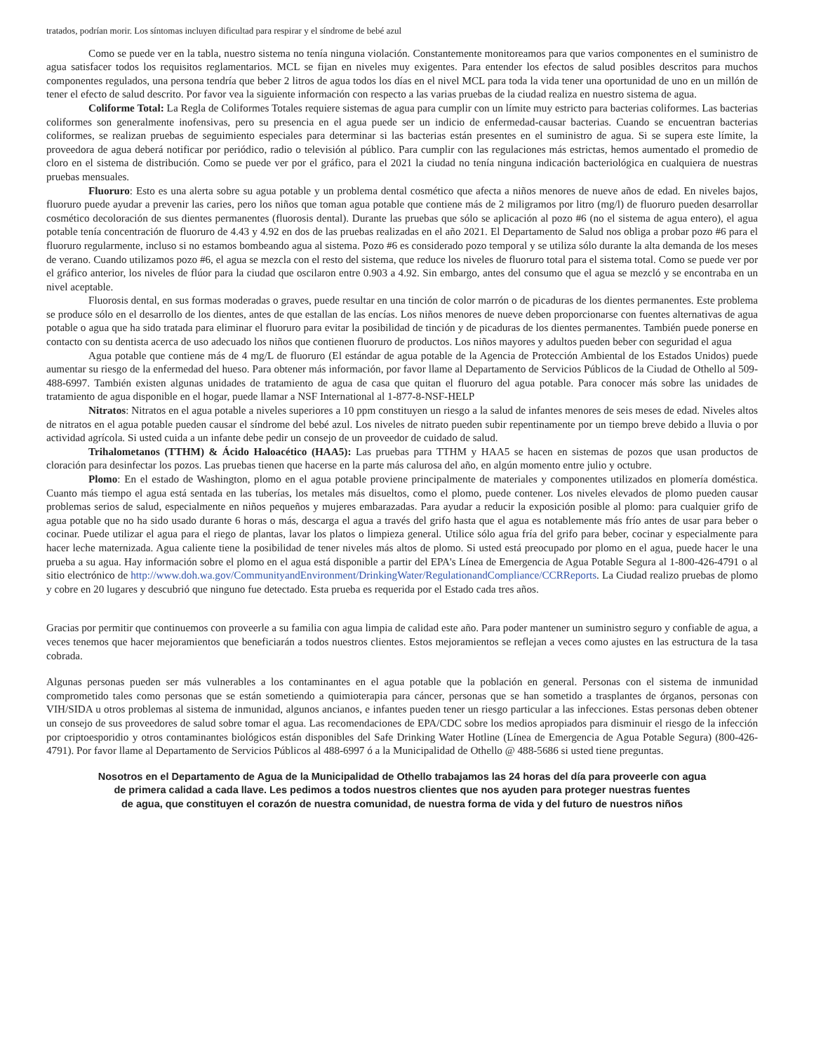tratados, podrían morir. Los síntomas incluyen dificultad para respirar y el síndrome de bebé azul
Como se puede ver en la tabla, nuestro sistema no tenía ninguna violación. Constantemente monitoreamos para que varios componentes en el suministro de agua satisfacer todos los requisitos reglamentarios. MCL se fijan en niveles muy exigentes. Para entender los efectos de salud posibles descritos para muchos componentes regulados, una persona tendría que beber 2 litros de agua todos los días en el nivel MCL para toda la vida tener una oportunidad de uno en un millón de tener el efecto de salud descrito. Por favor vea la siguiente información con respecto a las varias pruebas de la ciudad realiza en nuestro sistema de agua.
Coliforme Total: La Regla de Coliformes Totales requiere sistemas de agua para cumplir con un límite muy estricto para bacterias coliformes. Las bacterias coliformes son generalmente inofensivas, pero su presencia en el agua puede ser un indicio de enfermedad-causar bacterias. Cuando se encuentran bacterias coliformes, se realizan pruebas de seguimiento especiales para determinar si las bacterias están presentes en el suministro de agua. Si se supera este límite, la proveedora de agua deberá notificar por periódico, radio o televisión al público. Para cumplir con las regulaciones más estrictas, hemos aumentado el promedio de cloro en el sistema de distribución. Como se puede ver por el gráfico, para el 2021 la ciudad no tenía ninguna indicación bacteriológica en cualquiera de nuestras pruebas mensuales.
Fluoruro: Esto es una alerta sobre su agua potable y un problema dental cosmético que afecta a niños menores de nueve años de edad. En niveles bajos, fluoruro puede ayudar a prevenir las caries, pero los niños que toman agua potable que contiene más de 2 miligramos por litro (mg/l) de fluoruro pueden desarrollar cosmético decoloración de sus dientes permanentes (fluorosis dental). Durante las pruebas que sólo se aplicación al pozo #6 (no el sistema de agua entero), el agua potable tenía concentración de fluoruro de 4.43 y 4.92 en dos de las pruebas realizadas en el año 2021. El Departamento de Salud nos obliga a probar pozo #6 para el fluoruro regularmente, incluso si no estamos bombeando agua al sistema. Pozo #6 es considerado pozo temporal y se utiliza sólo durante la alta demanda de los meses de verano. Cuando utilizamos pozo #6, el agua se mezcla con el resto del sistema, que reduce los niveles de fluoruro total para el sistema total. Como se puede ver por el gráfico anterior, los niveles de flúor para la ciudad que oscilaron entre 0.903 a 4.92. Sin embargo, antes del consumo que el agua se mezcló y se encontraba en un nivel aceptable.
Fluorosis dental, en sus formas moderadas o graves, puede resultar en una tinción de color marrón o de picaduras de los dientes permanentes. Este problema se produce sólo en el desarrollo de los dientes, antes de que estallan de las encías. Los niños menores de nueve deben proporcionarse con fuentes alternativas de agua potable o agua que ha sido tratada para eliminar el fluoruro para evitar la posibilidad de tinción y de picaduras de los dientes permanentes. También puede ponerse en contacto con su dentista acerca de uso adecuado los niños que contienen fluoruro de productos. Los niños mayores y adultos pueden beber con seguridad el agua
Agua potable que contiene más de 4 mg/L de fluoruro (El estándar de agua potable de la Agencia de Protección Ambiental de los Estados Unidos) puede aumentar su riesgo de la enfermedad del hueso. Para obtener más información, por favor llame al Departamento de Servicios Públicos de la Ciudad de Othello al 509-488-6997. También existen algunas unidades de tratamiento de agua de casa que quitan el fluoruro del agua potable. Para conocer más sobre las unidades de tratamiento de agua disponible en el hogar, puede llamar a NSF International al 1-877-8-NSF-HELP
Nitratos: Nitratos en el agua potable a niveles superiores a 10 ppm constituyen un riesgo a la salud de infantes menores de seis meses de edad. Niveles altos de nitratos en el agua potable pueden causar el síndrome del bebé azul. Los niveles de nitrato pueden subir repentinamente por un tiempo breve debido a lluvia o por actividad agrícola. Si usted cuida a un infante debe pedir un consejo de un proveedor de cuidado de salud.
Trihalometanos (TTHM) & Ácido Haloacético (HAA5): Las pruebas para TTHM y HAA5 se hacen en sistemas de pozos que usan productos de cloración para desinfectar los pozos. Las pruebas tienen que hacerse en la parte más calurosa del año, en algún momento entre julio y octubre.
Plomo: En el estado de Washington, plomo en el agua potable proviene principalmente de materiales y componentes utilizados en plomería doméstica. Cuanto más tiempo el agua está sentada en las tuberías, los metales más disueltos, como el plomo, puede contener. Los niveles elevados de plomo pueden causar problemas serios de salud, especialmente en niños pequeños y mujeres embarazadas. Para ayudar a reducir la exposición posible al plomo: para cualquier grifo de agua potable que no ha sido usado durante 6 horas o más, descarga el agua a través del grifo hasta que el agua es notablemente más frío antes de usar para beber o cocinar. Puede utilizar el agua para el riego de plantas, lavar los platos o limpieza general. Utilice sólo agua fría del grifo para beber, cocinar y especialmente para hacer leche maternizada. Agua caliente tiene la posibilidad de tener niveles más altos de plomo. Si usted está preocupado por plomo en el agua, puede hacer le una prueba a su agua. Hay información sobre el plomo en el agua está disponible a partir del EPA's Línea de Emergencia de Agua Potable Segura al 1-800-426-4791 o al sitio electrónico de http://www.doh.wa.gov/CommunityandEnvironment/DrinkingWater/RegulationandCompliance/CCRReports. La Ciudad realizo pruebas de plomo y cobre en 20 lugares y descubrió que ninguno fue detectado. Esta prueba es requerida por el Estado cada tres años.
Gracias por permitir que continuemos con proveerle a su familia con agua limpia de calidad este año. Para poder mantener un suministro seguro y confiable de agua, a veces tenemos que hacer mejoramientos que beneficiarán a todos nuestros clientes. Estos mejoramientos se reflejan a veces como ajustes en las estructura de la tasa cobrada.
Algunas personas pueden ser más vulnerables a los contaminantes en el agua potable que la población en general. Personas con el sistema de inmunidad comprometido tales como personas que se están sometiendo a quimioterapia para cáncer, personas que se han sometido a trasplantes de órganos, personas con VIH/SIDA u otros problemas al sistema de inmunidad, algunos ancianos, e infantes pueden tener un riesgo particular a las infecciones. Estas personas deben obtener un consejo de sus proveedores de salud sobre tomar el agua. Las recomendaciones de EPA/CDC sobre los medios apropiados para disminuir el riesgo de la infección por criptoesporidio y otros contaminantes biológicos están disponibles del Safe Drinking Water Hotline (Línea de Emergencia de Agua Potable Segura) (800-426-4791). Por favor llame al Departamento de Servicios Públicos al 488-6997 ó a la Municipalidad de Othello @ 488-5686 si usted tiene preguntas.
Nosotros en el Departamento de Agua de la Municipalidad de Othello trabajamos las 24 horas del día para proveerle con agua
de primera calidad a cada llave. Les pedimos a todos nuestros clientes que nos ayuden para proteger nuestras fuentes
de agua, que constituyen el corazón de nuestra comunidad, de nuestra forma de vida y del futuro de nuestros niños